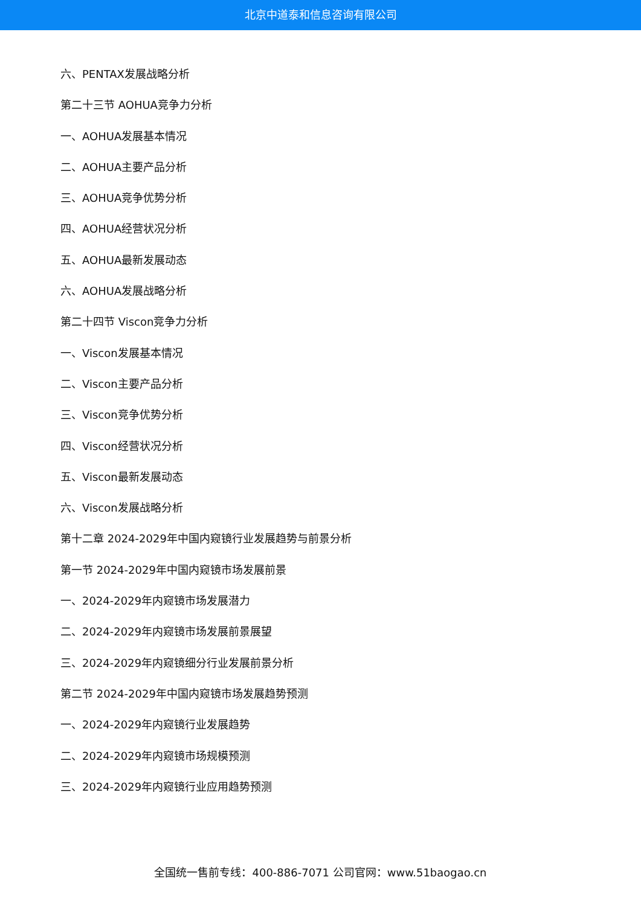北京中道泰和信息咨询有限公司
六、PENTAX发展战略分析
第二十三节 AOHUA竞争力分析
一、AOHUA发展基本情况
二、AOHUA主要产品分析
三、AOHUA竞争优势分析
四、AOHUA经营状况分析
五、AOHUA最新发展动态
六、AOHUA发展战略分析
第二十四节 Viscon竞争力分析
一、Viscon发展基本情况
二、Viscon主要产品分析
三、Viscon竞争优势分析
四、Viscon经营状况分析
五、Viscon最新发展动态
六、Viscon发展战略分析
第十二章 2024-2029年中国内窥镜行业发展趋势与前景分析
第一节 2024-2029年中国内窥镜市场发展前景
一、2024-2029年内窥镜市场发展潜力
二、2024-2029年内窥镜市场发展前景展望
三、2024-2029年内窥镜细分行业发展前景分析
第二节 2024-2029年中国内窥镜市场发展趋势预测
一、2024-2029年内窥镜行业发展趋势
二、2024-2029年内窥镜市场规模预测
三、2024-2029年内窥镜行业应用趋势预测
全国统一售前专线：400-886-7071 公司官网：www.51baogao.cn